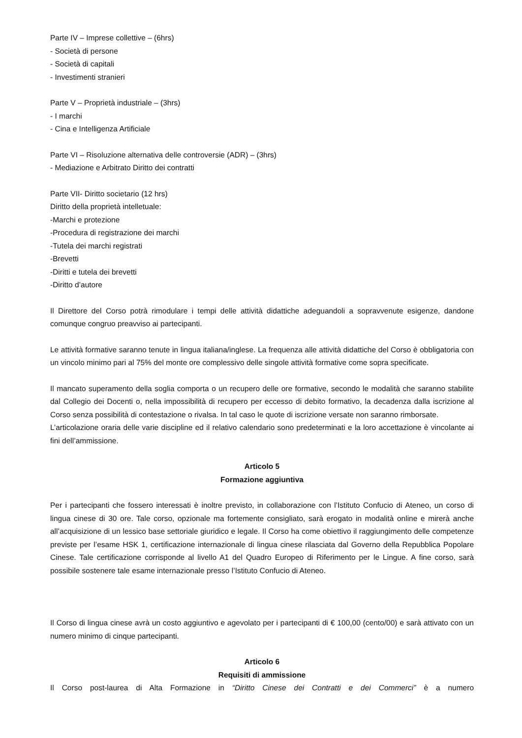Parte IV – Imprese collettive – (6hrs)
- Società di persone
- Società di capitali
- Investimenti stranieri
Parte V – Proprietà industriale – (3hrs)
- I marchi
- Cina e Intelligenza Artificiale
Parte VI – Risoluzione alternativa delle controversie (ADR) – (3hrs)
- Mediazione e Arbitrato Diritto dei contratti
Parte VII- Diritto societario (12 hrs)
Diritto della proprietà intelletuale:
-Marchi e protezione
-Procedura di registrazione dei marchi
-Tutela dei marchi registrati
-Brevetti
-Diritti e tutela dei brevetti
-Diritto d’autore
Il Direttore del Corso potrà rimodulare i tempi delle attività didattiche adeguandoli a sopravvenute esigenze, dandone comunque congruo preavviso ai partecipanti.
Le attività formative saranno tenute in lingua italiana/inglese. La frequenza alle attività didattiche del Corso è obbligatoria con un vincolo minimo pari al 75% del monte ore complessivo delle singole attività formative come sopra specificate.
Il mancato superamento della soglia comporta o un recupero delle ore formative, secondo le modalità che saranno stabilite dal Collegio dei Docenti o, nella impossibilità di recupero per eccesso di debito formativo, la decadenza dalla iscrizione al Corso senza possibilità di contestazione o rivalsa. In tal caso le quote di iscrizione versate non saranno rimborsate.
L’articolazione oraria delle varie discipline ed il relativo calendario sono predeterminati e la loro accettazione è vincolante ai fini dell’ammissione.
Articolo 5
Formazione aggiuntiva
Per i partecipanti che fossero interessati è inoltre previsto, in collaborazione con l’Istituto Confucio di Ateneo, un corso di lingua cinese di 30 ore. Tale corso, opzionale ma fortemente consigliato, sarà erogato in modalità online e mirerà anche all’acquisizione di un lessico base settoriale giuridico e legale. Il Corso ha come obiettivo il raggiungimento delle competenze previste per l’esame HSK 1, certificazione internazionale di lingua cinese rilasciata dal Governo della Repubblica Popolare Cinese. Tale certificazione corrisponde al livello A1 del Quadro Europeo di Riferimento per le Lingue. A fine corso, sarà possibile sostenere tale esame internazionale presso l’Istituto Confucio di Ateneo.
Il Corso di lingua cinese avrà un costo aggiuntivo e agevolato per i partecipanti di € 100,00 (cento/00) e sarà attivato con un numero minimo di cinque partecipanti.
Articolo 6
Requisiti di ammissione
Il Corso post-laurea di Alta Formazione in “Diritto Cinese dei Contratti e dei Commerci” è a numero